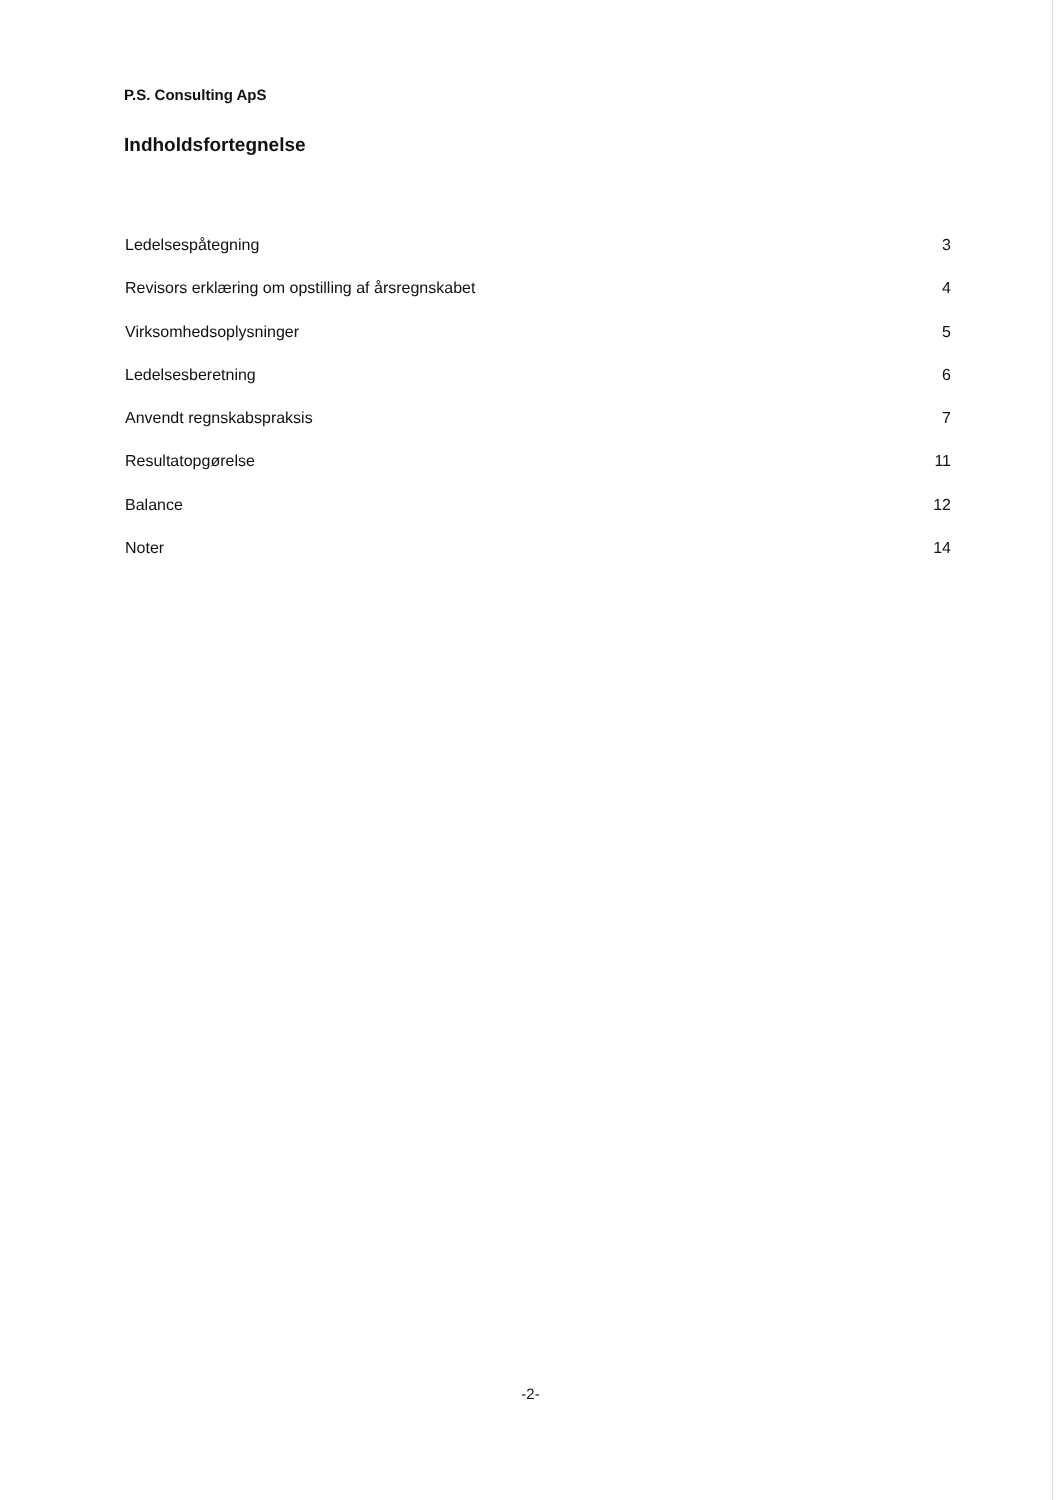P.S. Consulting ApS
Indholdsfortegnelse
Ledelsespåtegning 3
Revisors erklæring om opstilling af årsregnskabet 4
Virksomhedsoplysninger 5
Ledelsesberetning 6
Anvendt regnskabspraksis 7
Resultatopgørelse 11
Balance 12
Noter 14
-2-